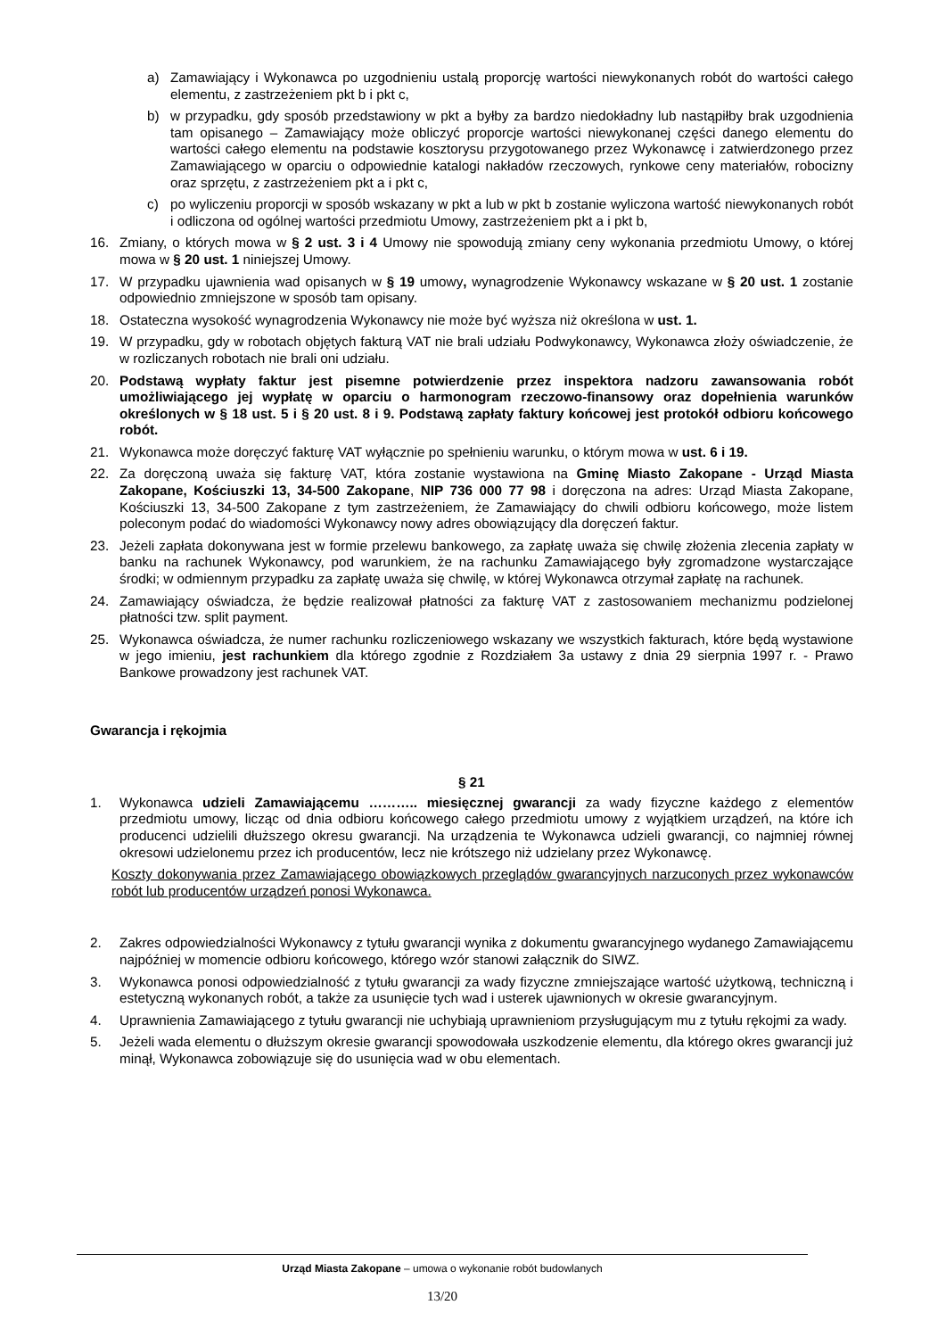a) Zamawiający i Wykonawca po uzgodnieniu ustalą proporcję wartości niewykonanych robót do wartości całego elementu, z zastrzeżeniem pkt b i pkt c,
b) w przypadku, gdy sposób przedstawiony w pkt a byłby za bardzo niedokładny lub nastąpiłby brak uzgodnienia tam opisanego – Zamawiający może obliczyć proporcje wartości niewykonanej części danego elementu do wartości całego elementu na podstawie kosztorysu przygotowanego przez Wykonawcę i zatwierdzonego przez Zamawiającego w oparciu o odpowiednie katalogi nakładów rzeczowych, rynkowe ceny materiałów, robocizny oraz sprzętu, z zastrzeżeniem pkt a i pkt c,
c) po wyliczeniu proporcji w sposób wskazany w pkt a lub w pkt b zostanie wyliczona wartość niewykonanych robót i odliczona od ogólnej wartości przedmiotu Umowy, zastrzeżeniem pkt a i pkt b,
16. Zmiany, o których mowa w § 2 ust. 3 i 4 Umowy nie spowodują zmiany ceny wykonania przedmiotu Umowy, o której mowa w § 20 ust. 1 niniejszej Umowy.
17. W przypadku ujawnienia wad opisanych w § 19 umowy, wynagrodzenie Wykonawcy wskazane w § 20 ust. 1 zostanie odpowiednio zmniejszone w sposób tam opisany.
18. Ostateczna wysokość wynagrodzenia Wykonawcy nie może być wyższa niż określona w ust. 1.
19. W przypadku, gdy w robotach objętych fakturą VAT nie brali udziału Podwykonawcy, Wykonawca złoży oświadczenie, że w rozliczanych robotach nie brali oni udziału.
20. Podstawą wypłaty faktur jest pisemne potwierdzenie przez inspektora nadzoru zawansowania robót umożliwiającego jej wypłatę w oparciu o harmonogram rzeczowo-finansowy oraz dopełnienia warunków określonych w § 18 ust. 5 i § 20 ust. 8 i 9. Podstawą zapłaty faktury końcowej jest protokół odbioru końcowego robót.
21. Wykonawca może doręczyć fakturę VAT wyłącznie po spełnieniu warunku, o którym mowa w ust. 6 i 19.
22. Za doręczoną uważa się fakturę VAT, która zostanie wystawiona na Gminę Miasto Zakopane - Urząd Miasta Zakopane, Kościuszki 13, 34-500 Zakopane, NIP 736 000 77 98 i doręczona na adres: Urząd Miasta Zakopane, Kościuszki 13, 34-500 Zakopane z tym zastrzeżeniem, że Zamawiający do chwili odbioru końcowego, może listem poleconym podać do wiadomości Wykonawcy nowy adres obowiązujący dla doręczeń faktur.
23. Jeżeli zapłata dokonywana jest w formie przelewu bankowego, za zapłatę uważa się chwilę złożenia zlecenia zapłaty w banku na rachunek Wykonawcy, pod warunkiem, że na rachunku Zamawiającego były zgromadzone wystarczające środki; w odmiennym przypadku za zapłatę uważa się chwilę, w której Wykonawca otrzymał zapłatę na rachunek.
24. Zamawiający oświadcza, że będzie realizował płatności za fakturę VAT z zastosowaniem mechanizmu podzielonej płatności tzw. split payment.
25. Wykonawca oświadcza, że numer rachunku rozliczeniowego wskazany we wszystkich fakturach, które będą wystawione w jego imieniu, jest rachunkiem dla którego zgodnie z Rozdziałem 3a ustawy z dnia 29 sierpnia 1997 r. - Prawo Bankowe prowadzony jest rachunek VAT.
Gwarancja i rękojmia
§ 21
1. Wykonawca udzieli Zamawiającemu ……….. miesięcznej gwarancji za wady fizyczne każdego z elementów przedmiotu umowy, licząc od dnia odbioru końcowego całego przedmiotu umowy z wyjątkiem urządzeń, na które ich producenci udzielili dłuższego okresu gwarancji. Na urządzenia te Wykonawca udzieli gwarancji, co najmniej równej okresowi udzielonemu przez ich producentów, lecz nie krótszego niż udzielany przez Wykonawcę.
Koszty dokonywania przez Zamawiającego obowiązkowych przeglądów gwarancyjnych narzuconych przez wykonawców robót lub producentów urządzeń ponosi Wykonawca.
2. Zakres odpowiedzialności Wykonawcy z tytułu gwarancji wynika z dokumentu gwarancyjnego wydanego Zamawiającemu najpóźniej w momencie odbioru końcowego, którego wzór stanowi załącznik do SIWZ.
3. Wykonawca ponosi odpowiedzialność z tytułu gwarancji za wady fizyczne zmniejszające wartość użytkową, techniczną i estetyczną wykonanych robót, a także za usunięcie tych wad i usterek ujawnionych w okresie gwarancyjnym.
4. Uprawnienia Zamawiającego z tytułu gwarancji nie uchybiają uprawnieniom przysługującym mu z tytułu rękojmi za wady.
5. Jeżeli wada elementu o dłuższym okresie gwarancji spowodowała uszkodzenie elementu, dla którego okres gwarancji już minął, Wykonawca zobowiązuje się do usunięcia wad w obu elementach.
Urząd Miasta Zakopane – umowa o wykonanie robót budowlanych
13/20